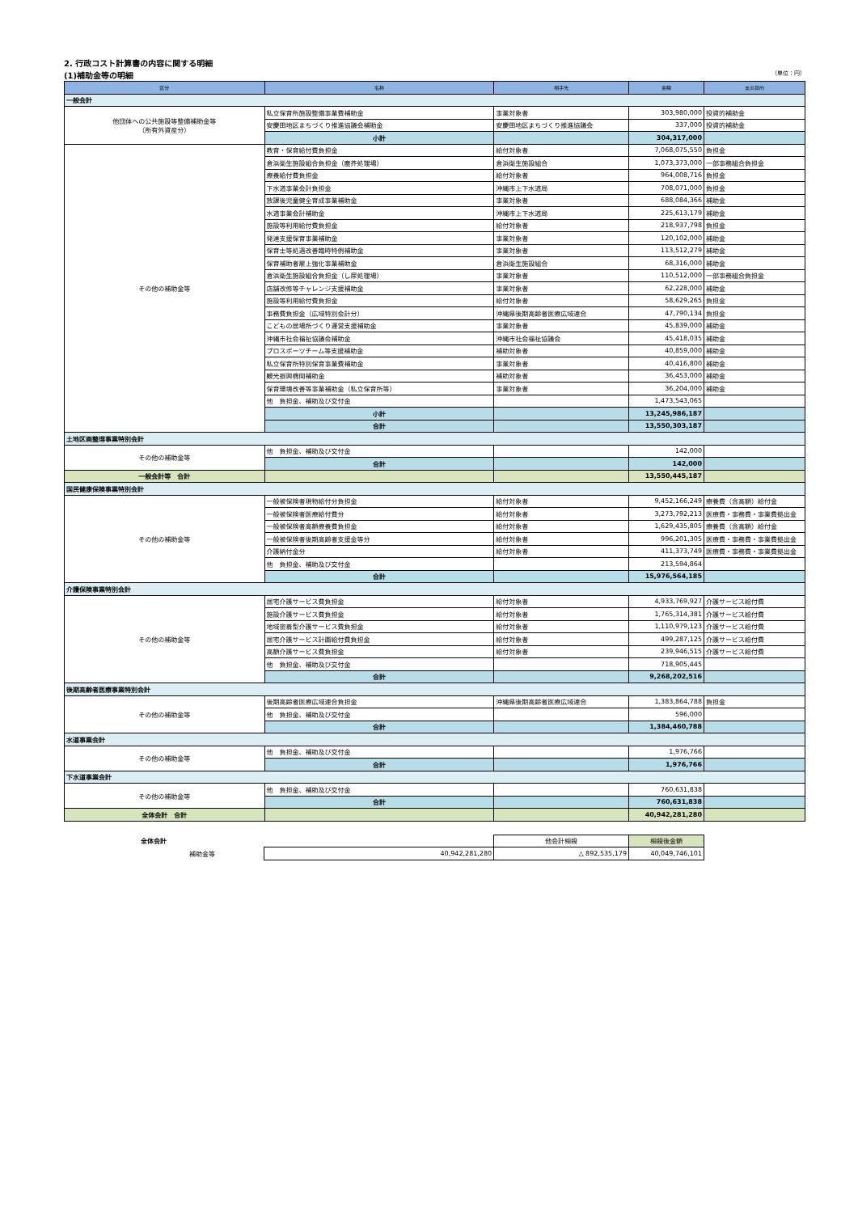2. 行政コスト計算書の内容に関する明細
(1)補助金等の明細 （単位：円）
| 区分 | 名称 | 相手先 | 金額 | 支出目的 |
| --- | --- | --- | --- | --- |
| 一般会計 | | | | |
| 他団体への公共施設等整備補助金等 （所有外資産分） | 私立保育所施設整備事業費補助金 | 事業対象者 | 303,980,000 | 投資的補助金 |
| | 安慶田地区まちづくり推進協議会補助金 | 安慶田地区まちづくり推進協議会 | 337,000 | 投資的補助金 |
| | 小計 | | 304,317,000 | |
| その他の補助金等 | 教育・保育給付費負担金 | 給付対象者 | 7,068,075,550 | 負担金 |
| | 倉浜衛生施設組合負担金（塵芥処理場） | 倉浜衛生施設組合 | 1,073,373,000 | 一部事務組合負担金 |
| | 療養給付費負担金 | 給付対象者 | 964,008,716 | 負担金 |
| | 下水道事業会計負担金 | 沖縄市上下水道局 | 708,071,000 | 負担金 |
| | 放課後児童健全育成事業補助金 | 事業対象者 | 688,084,366 | 補助金 |
| | 水道事業会計補助金 | 沖縄市上下水道局 | 225,613,179 | 補助金 |
| | 施設等利用給付費負担金 | 給付対象者 | 218,937,798 | 負担金 |
| | 発達支援保育事業補助金 | 事業対象者 | 120,102,000 | 補助金 |
| | 保育士等処遇改善臨時特例補助金 | 事業対象者 | 113,512,279 | 補助金 |
| | 保育補助者雇上強化事業補助金 | 倉浜衛生施設組合 | 68,316,000 | 補助金 |
| | 倉浜衛生施設組合負担金（し尿処理場） | 事業対象者 | 110,512,000 | 一部事務組合負担金 |
| | 店舗改修等チャレンジ支援補助金 | 事業対象者 | 62,228,000 | 補助金 |
| | 施設等利用給付費負担金 | 給付対象者 | 58,629,265 | 負担金 |
| | 事務費負担金（広域特別会計分） | 沖縄県後期高齢者医療広域連合 | 47,790,134 | 負担金 |
| | こどもの居場所づくり運営支援補助金 | 事業対象者 | 45,839,000 | 補助金 |
| | 沖縄市社会福祉協議会補助金 | 沖縄市社会福祉協議会 | 45,418,035 | 補助金 |
| | プロスポーツチーム等支援補助金 | 補助対象者 | 40,859,000 | 補助金 |
| | 私立保育所特別保育事業費補助金 | 事業対象者 | 40,416,800 | 補助金 |
| | 観光振興機関補助金 | 補助対象者 | 36,453,000 | 補助金 |
| | 保育環境改善等事業補助金（私立保育所等） | 事業対象者 | 36,204,000 | 補助金 |
| | 他 負担金、補助及び交付金 | | 1,473,543,065 | |
| | 小計 | | 13,245,986,187 | |
| | 合計 | | 13,550,303,187 | |
| 土地区画整理事業特別会計 | | | | |
| その他の補助金等 | 他 負担金、補助及び交付金 | | 142,000 | |
| | 合計 | | 142,000 | |
| 一般会計等 合計 | | | 13,550,445,187 | |
| 国民健康保険事業特別会計 | | | | |
| その他の補助金等 | 一般被保険者現物給付分負担金 | 給付対象者 | 9,452,166,249 | 療養費（含高額）給付金 |
| | 一般被保険者医療給付費分 | 給付対象者 | 3,273,792,213 | 医療費・事務費・事業費拠出金 |
| | 一般被保険者高額療養費負担金 | 給付対象者 | 1,629,435,805 | 療養費（含高額）給付金 |
| | 一般被保険者後期高齢者支援金等分 | 給付対象者 | 996,201,305 | 医療費・事務費・事業費拠出金 |
| | 介護納付金分 | 給付対象者 | 411,373,749 | 医療費・事務費・事業費拠出金 |
| | 他 負担金、補助及び交付金 | | 213,594,864 | |
| | 合計 | | 15,976,564,185 | |
| 介護保険事業特別会計 | | | | |
| その他の補助金等 | 居宅介護サービス費負担金 | 給付対象者 | 4,933,769,927 | 介護サービス給付費 |
| | 施設介護サービス費負担金 | 給付対象者 | 1,765,314,381 | 介護サービス給付費 |
| | 地域密着型介護サービス費負担金 | 給付対象者 | 1,110,979,123 | 介護サービス給付費 |
| | 居宅介護サービス計画給付費負担金 | 給付対象者 | 499,287,125 | 介護サービス給付費 |
| | 高額介護サービス費負担金 | 給付対象者 | 239,946,515 | 介護サービス給付費 |
| | 他 負担金、補助及び交付金 | | 718,905,445 | |
| | 合計 | | 9,268,202,516 | |
| 後期高齢者医療事業特別会計 | | | | |
| その他の補助金等 | 後期高齢者医療広域連合負担金 | 沖縄県後期高齢者医療広域連合 | 1,383,864,788 | 負担金 |
| | 他 負担金、補助及び交付金 | | 596,000 | |
| | 合計 | | 1,384,460,788 | |
| 水道事業会計 | | | | |
| その他の補助金等 | 他 負担金、補助及び交付金 | | 1,976,766 | |
| | 合計 | | 1,976,766 | |
| 下水道事業会計 | | | | |
| その他の補助金等 | 他 負担金、補助及び交付金 | | 760,631,838 | |
| | 合計 | | 760,631,838 | |
| 全体会計 合計 | | | 40,942,281,280 | |
| 全体会計 | | 他会計相殺 | 相殺後金額 |
| 補助金等 | 40,942,281,280 | △ 892,535,179 | 40,049,746,101 |